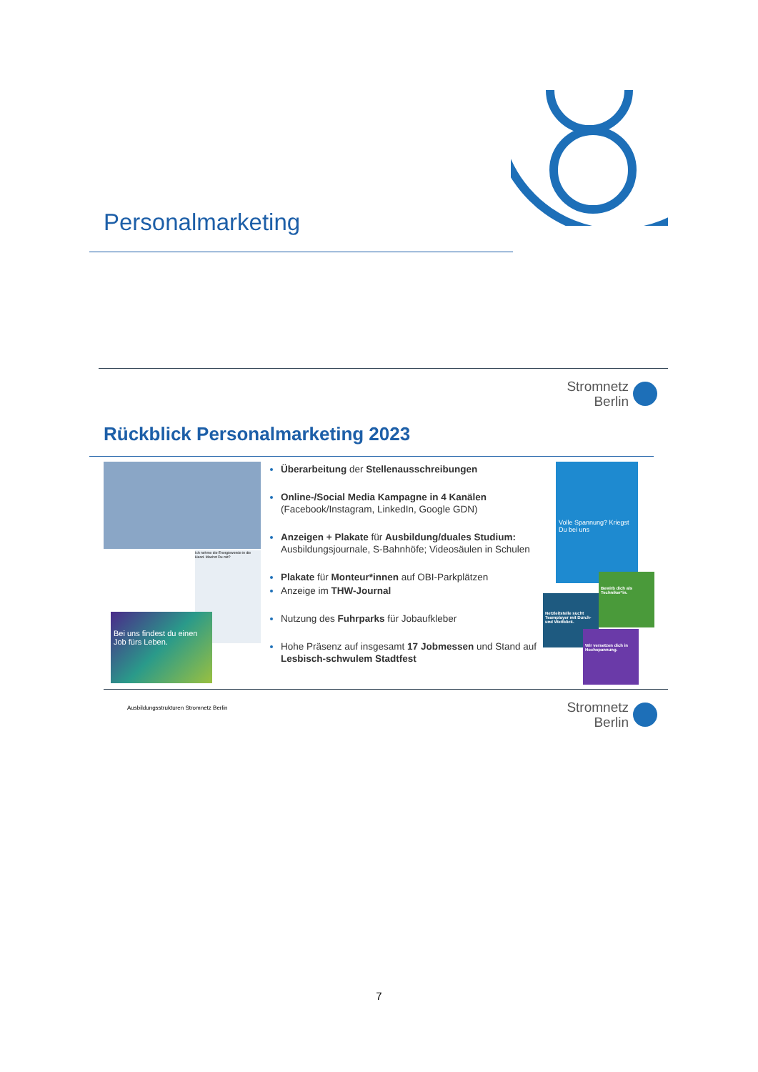Personalmarketing
Stromnetz
Berlin
Rückblick Personalmarketing 2023
Ich nehme die Energiewende in die Hand. Machst Du mit?
Bei uns findest du einen Job fürs Leben.
Überarbeitung der Stellenausschreibungen
Online-/Social Media Kampagne in 4 Kanälen
(Facebook/Instagram, LinkedIn, Google GDN)
Anzeigen + Plakate für Ausbildung/duales Studium:
Ausbildungsjournale, S-Bahnhöfe; Videosäulen in Schulen
Plakate für Monteur*innen auf OBI-Parkplätzen
Anzeige im THW-Journal
Nutzung des Fuhrparks für Jobaufkleber
Hohe Präsenz auf insgesamt 17 Jobmessen und Stand auf Lesbisch-schwulem Stadtfest
Volle Spannung? Kriegst Du bei uns
Netzleitstelle sucht Teamplayer mit Durch- und Weitblick.
Bewirb dich als Techniker*in.
Wir versetzen dich in Hochspannung.
Ausbildungsstrukturen Stromnetz Berlin
Stromnetz
Berlin
7